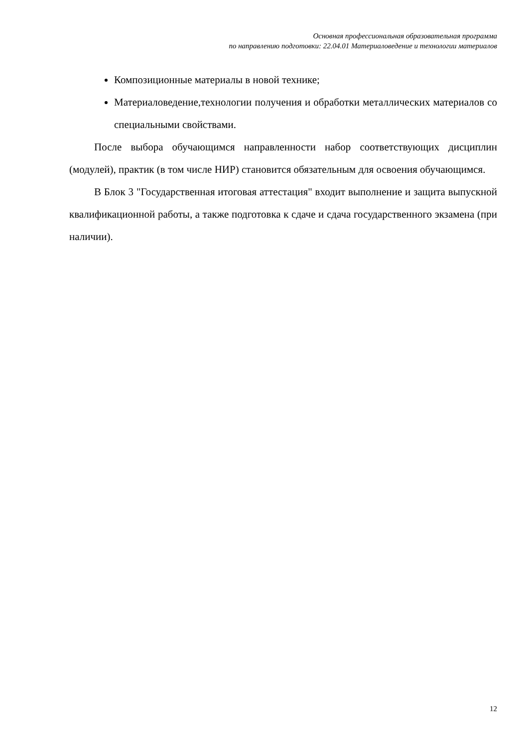Основная профессиональная образовательная программа
по направлению подготовки: 22.04.01 Материаловедение и технологии материалов
Композиционные материалы в новой технике;
Материаловедение,технологии получения и обработки металлических материалов со специальными свойствами.
После выбора обучающимся направленности набор соответствующих дисциплин (модулей), практик (в том числе НИР) становится обязательным для освоения обучающимся.
В Блок 3 "Государственная итоговая аттестация" входит выполнение и защита выпускной квалификационной работы, а также подготовка к сдаче и сдача государственного экзамена (при наличии).
12